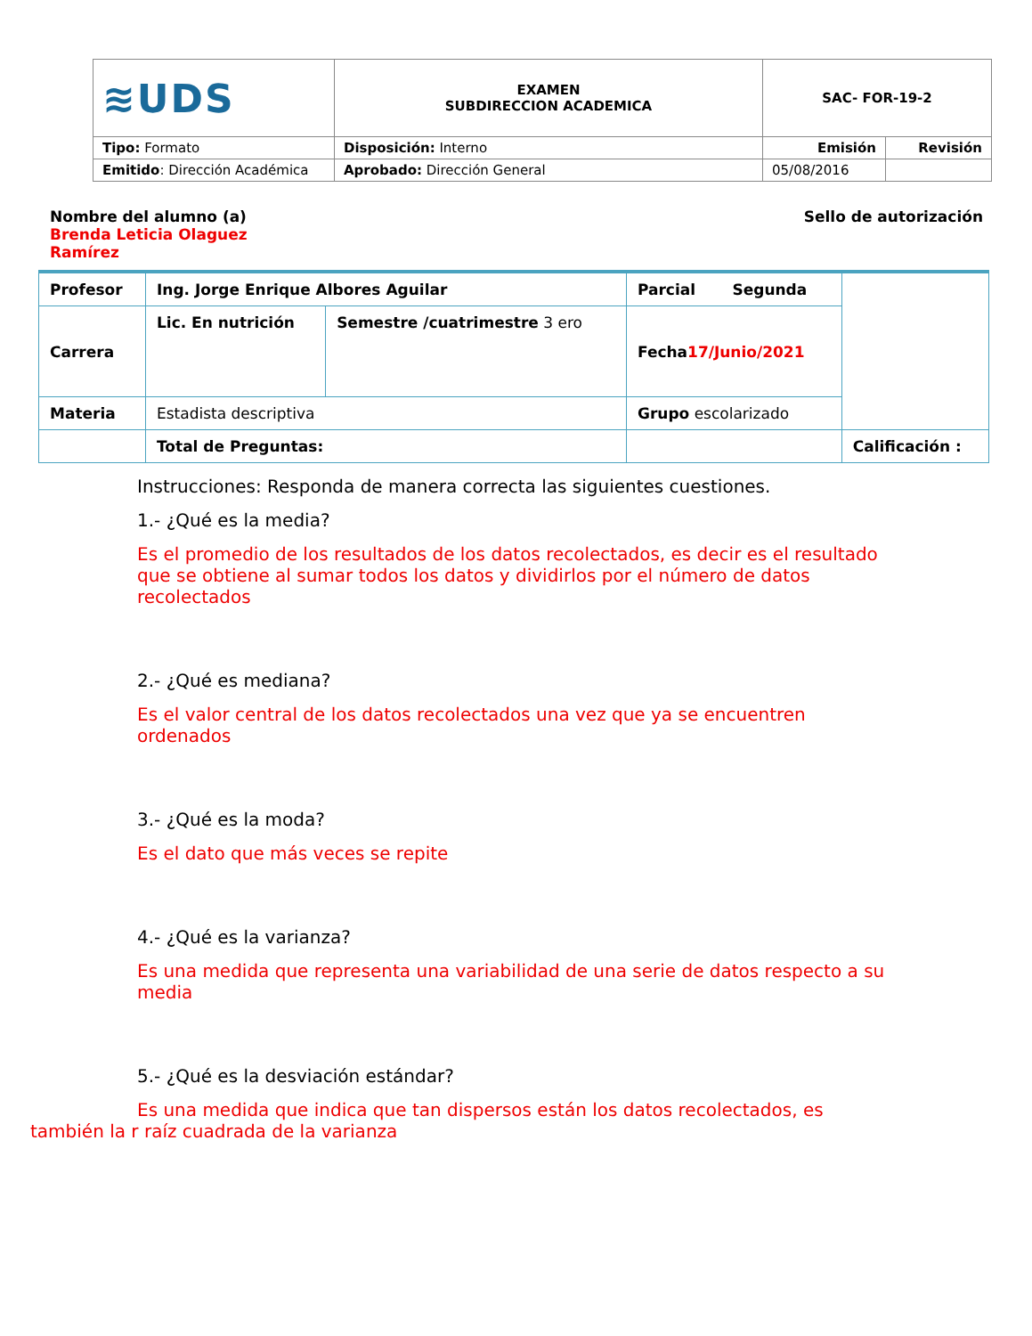| ≋UDS | EXAMEN SUBDIRECCION ACADEMICA | SAC- FOR-19-2 | |
| Tipo: Formato | Disposición: Interno | Emisión | Revisión |
| Emitido : Dirección Académica | Aprobado: Dirección General | 05/08/2016 | |
Nombre del alumno (a) Brenda Leticia Olaguez Ramírez
Sello de autorización
| Profesor | Ing. Jorge Enrique Albores Aguilar | | Parcial Segunda | |
| Carrera | Lic. En nutrición | Semestre /cuatrimestre 3 ero | Fecha 17/Junio/2021 | |
| Materia | Estadista descriptiva | | Grupo escolarizado | |
| | Total de Preguntas: | | | Calificación : |
Instrucciones: Responda de manera correcta las siguientes cuestiones.
1.- ¿Qué es la media?
Es el promedio de los resultados de los datos recolectados, es decir es el resultado que se obtiene al sumar todos los datos y dividirlos por el número de datos recolectados
2.- ¿Qué es mediana?
Es el valor central de los datos recolectados una vez que ya se encuentren ordenados
3.- ¿Qué es la moda?
Es el dato que más veces se repite
4.- ¿Qué es la varianza?
Es una medida que representa una variabilidad de una serie de datos respecto a su media
5.- ¿Qué es la desviación estándar?
Es una medida que indica que tan dispersos están los datos recolectados, es también la r raíz cuadrada de la varianza